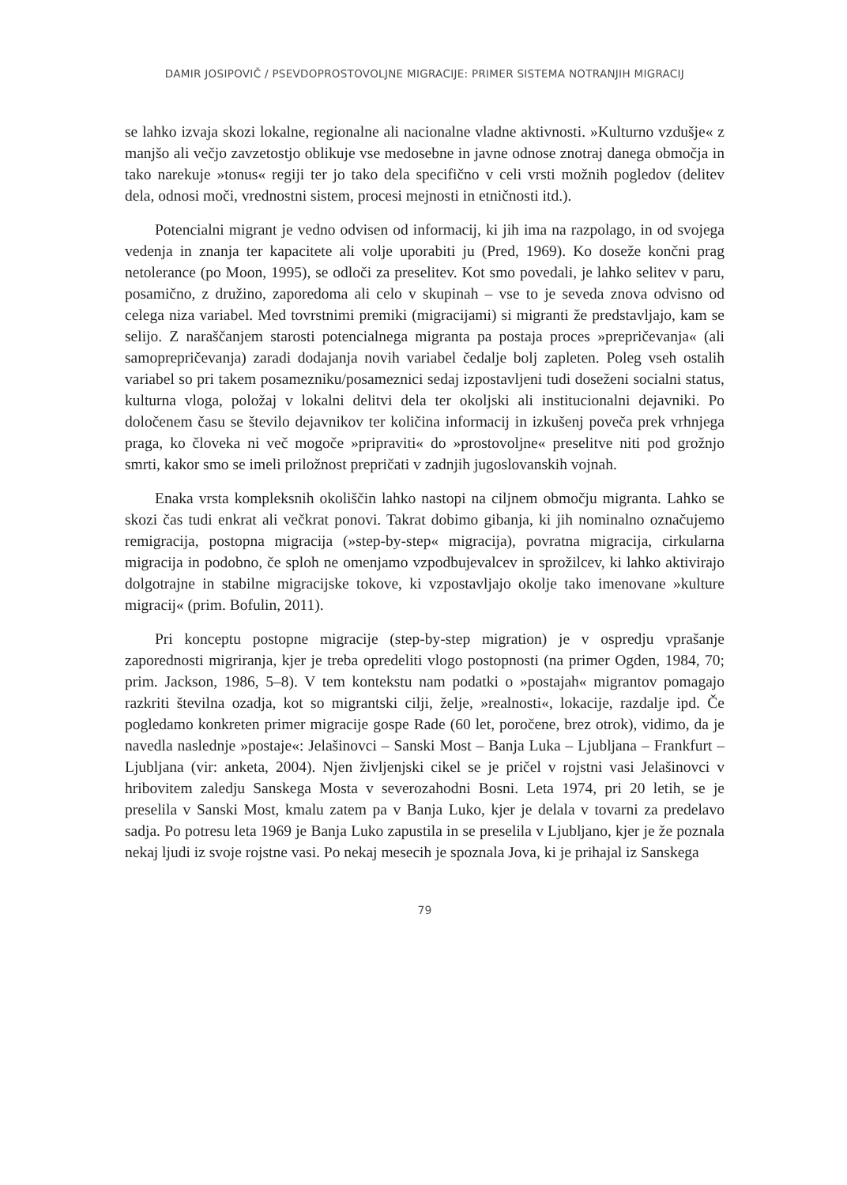DAMIR JOSIPOVIČ / PSEVDOPROSTOVOLJNE MIGRACIJE: PRIMER SISTEMA NOTRANJIH MIGRACIJ
se lahko izvaja skozi lokalne, regionalne ali nacionalne vladne aktivnosti. »Kulturno vzdušje« z manjšo ali večjo zavzetostjo oblikuje vse medosebne in javne odnose znotraj danega območja in tako narekuje »tonus« regiji ter jo tako dela specifično v celi vrsti možnih pogledov (delitev dela, odnosi moči, vrednostni sistem, procesi mejnosti in etničnosti itd.).
Potencialni migrant je vedno odvisen od informacij, ki jih ima na razpolago, in od svojega vedenja in znanja ter kapacitete ali volje uporabiti ju (Pred, 1969). Ko doseže končni prag netolerance (po Moon, 1995), se odloči za preselitev. Kot smo povedali, je lahko selitev v paru, posamično, z družino, zaporedoma ali celo v skupinah – vse to je seveda znova odvisno od celega niza variabel. Med tovrstnimi premiki (migracijami) si migranti že predstavljajo, kam se selijo. Z naraščanjem starosti potencialnega migranta pa postaja proces »prepričevanja« (ali samoprepričevanja) zaradi dodajanja novih variabel čedalje bolj zapleten. Poleg vseh ostalih variabel so pri takem posamezniku/posameznici sedaj izpostavljeni tudi doseženi socialni status, kulturna vloga, položaj v lokalni delitvi dela ter okoljski ali institucionalni dejavniki. Po določenem času se število dejavnikov ter količina informacij in izkušenj poveča prek vrhnjega praga, ko človeka ni več mogoče »pripraviti« do »prostovoljne« preselitve niti pod grožnjo smrti, kakor smo se imeli priložnost prepričati v zadnjih jugoslovanskih vojnah.
Enaka vrsta kompleksnih okoliščin lahko nastopi na ciljnem območju migranta. Lahko se skozi čas tudi enkrat ali večkrat ponovi. Takrat dobimo gibanja, ki jih nominalno označujemo remigracija, postopna migracija (»step-by-step« migracija), povratna migracija, cirkularna migracija in podobno, če sploh ne omenjamo vzpodbujevalcev in sprožilcev, ki lahko aktivirajo dolgotrajne in stabilne migracijske tokove, ki vzpostavljajo okolje tako imenovane »kulture migracij« (prim. Bofulin, 2011).
Pri konceptu postopne migracije (step-by-step migration) je v ospredju vprašanje zaporednosti migriranja, kjer je treba opredeliti vlogo postopnosti (na primer Ogden, 1984, 70; prim. Jackson, 1986, 5–8). V tem kontekstu nam podatki o »postajah« migrantov pomagajo razkriti številna ozadja, kot so migrantski cilji, želje, »realnosti«, lokacije, razdalje ipd. Če pogledamo konkreten primer migracije gospe Rade (60 let, poročene, brez otrok), vidimo, da je navedla naslednje »postaje«: Jelašinovci – Sanski Most – Banja Luka – Ljubljana – Frankfurt – Ljubljana (vir: anketa, 2004). Njen življenjski cikel se je pričel v rojstni vasi Jelašinovci v hribovitem zaledju Sanskega Mosta v severozahodni Bosni. Leta 1974, pri 20 letih, se je preselila v Sanski Most, kmalu zatem pa v Banja Luko, kjer je delala v tovarni za predelavo sadja. Po potresu leta 1969 je Banja Luko zapustila in se preselila v Ljubljano, kjer je že poznala nekaj ljudi iz svoje rojstne vasi. Po nekaj mesecih je spoznala Jova, ki je prihajal iz Sanskega
79